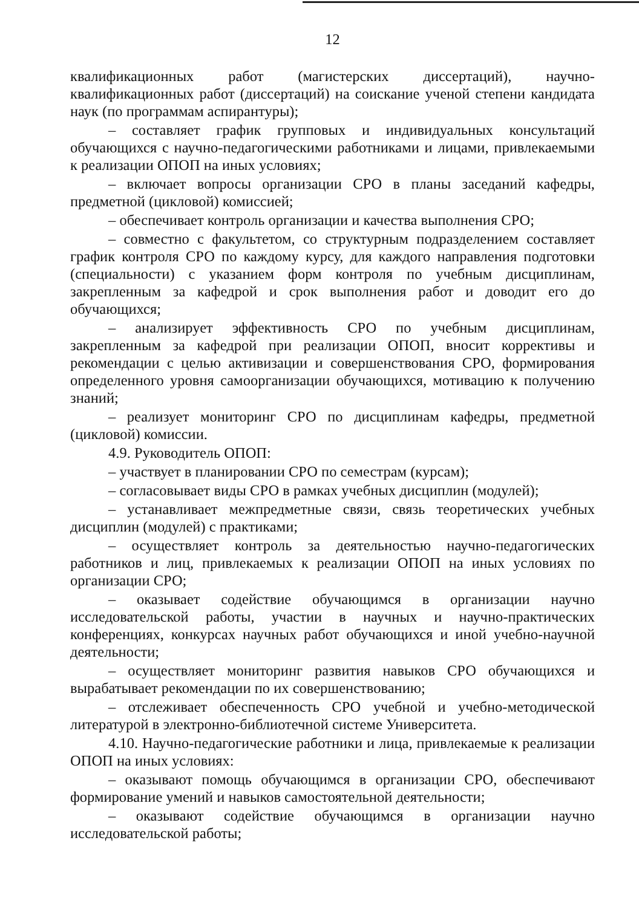12
квалификационных работ (магистерских диссертаций), научно-квалификационных работ (диссертаций) на соискание ученой степени кандидата наук (по программам аспирантуры);
– составляет график групповых и индивидуальных консультаций обучающихся с научно-педагогическими работниками и лицами, привлекаемыми к реализации ОПОП на иных условиях;
– включает вопросы организации СРО в планы заседаний кафедры, предметной (цикловой) комиссией;
– обеспечивает контроль организации и качества выполнения СРО;
– совместно с факультетом, со структурным подразделением составляет график контроля СРО по каждому курсу, для каждого направления подготовки (специальности) с указанием форм контроля по учебным дисциплинам, закрепленным за кафедрой и срок выполнения работ и доводит его до обучающихся;
– анализирует эффективность СРО по учебным дисциплинам, закрепленным за кафедрой при реализации ОПОП, вносит коррективы и рекомендации с целью активизации и совершенствования СРО, формирования определенного уровня самоорганизации обучающихся, мотивацию к получению знаний;
– реализует мониторинг СРО по дисциплинам кафедры, предметной (цикловой) комиссии.
4.9. Руководитель ОПОП:
– участвует в планировании СРО по семестрам (курсам);
– согласовывает виды СРО в рамках учебных дисциплин (модулей);
– устанавливает межпредметные связи, связь теоретических учебных дисциплин (модулей) с практиками;
– осуществляет контроль за деятельностью научно-педагогических работников и лиц, привлекаемых к реализации ОПОП на иных условиях по организации СРО;
– оказывает содействие обучающимся в организации научно исследовательской работы, участии в научных и научно-практических конференциях, конкурсах научных работ обучающихся и иной учебно-научной деятельности;
– осуществляет мониторинг развития навыков СРО обучающихся и вырабатывает рекомендации по их совершенствованию;
– отслеживает обеспеченность СРО учебной и учебно-методической литературой в электронно-библиотечной системе Университета.
4.10. Научно-педагогические работники и лица, привлекаемые к реализации ОПОП на иных условиях:
– оказывают помощь обучающимся в организации СРО, обеспечивают формирование умений и навыков самостоятельной деятельности;
– оказывают содействие обучающимся в организации научно исследовательской работы;